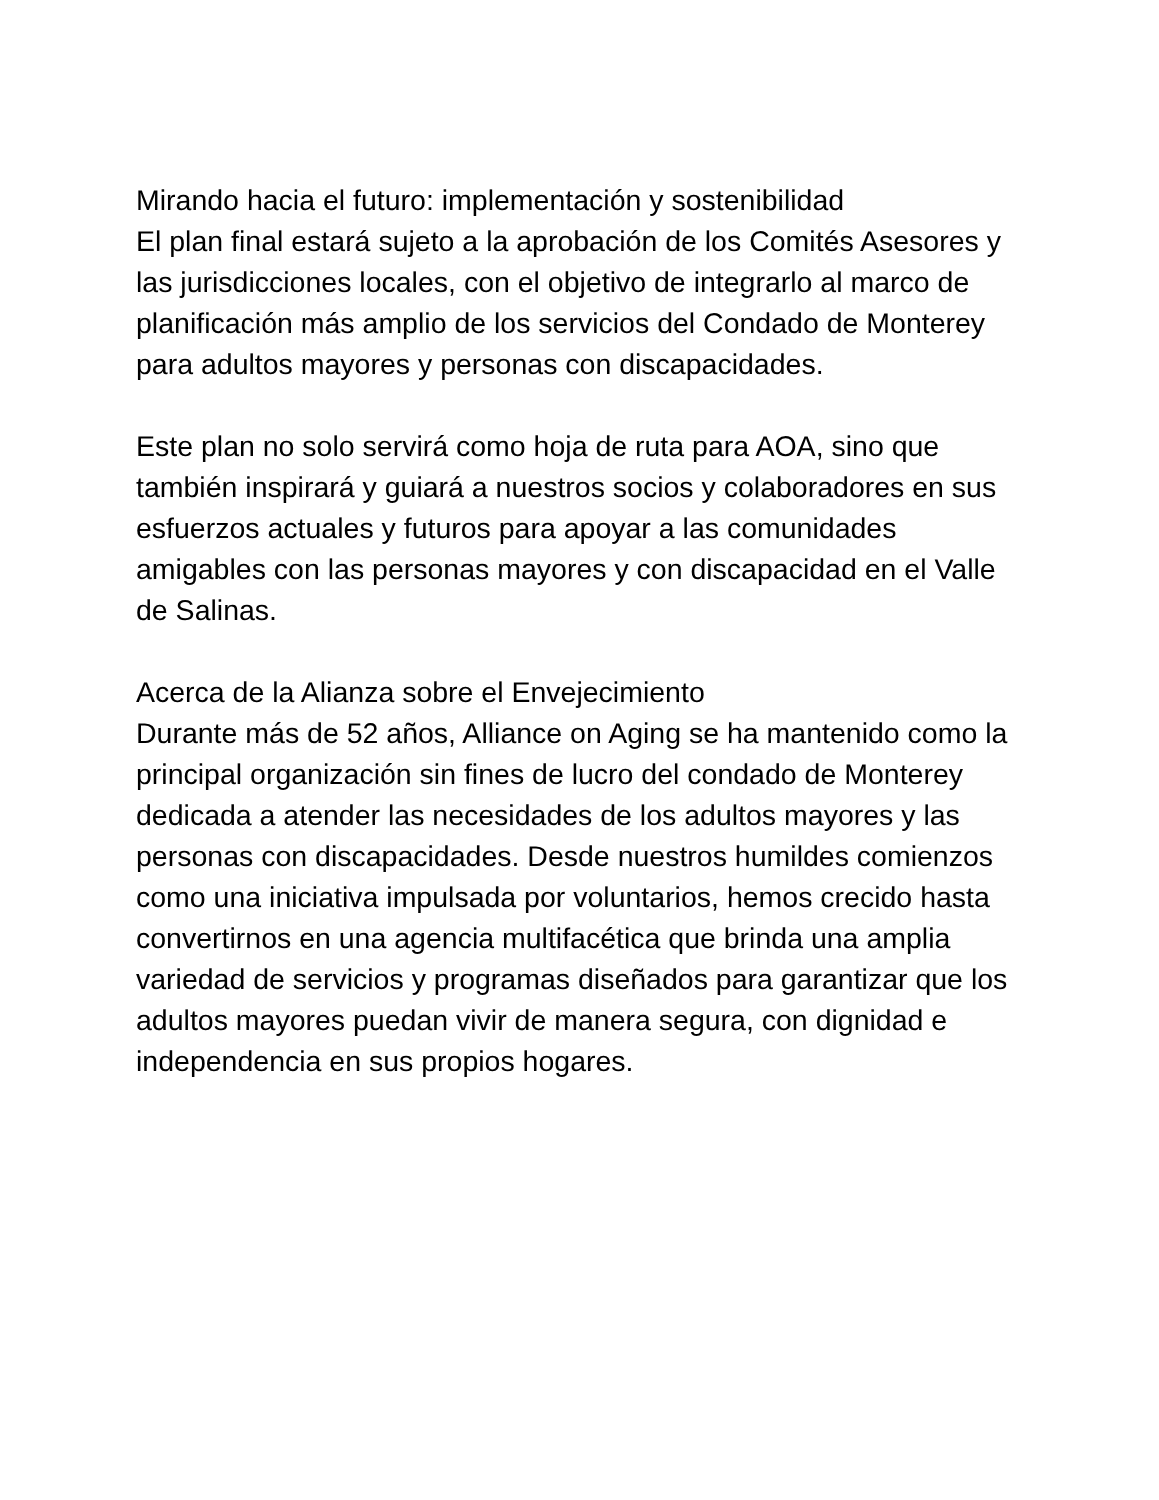Mirando hacia el futuro: implementación y sostenibilidad
El plan final estará sujeto a la aprobación de los Comités Asesores y las jurisdicciones locales, con el objetivo de integrarlo al marco de planificación más amplio de los servicios del Condado de Monterey para adultos mayores y personas con discapacidades.
Este plan no solo servirá como hoja de ruta para AOA, sino que también inspirará y guiará a nuestros socios y colaboradores en sus esfuerzos actuales y futuros para apoyar a las comunidades amigables con las personas mayores y con discapacidad en el Valle de Salinas.
Acerca de la Alianza sobre el Envejecimiento
Durante más de 52 años, Alliance on Aging se ha mantenido como la principal organización sin fines de lucro del condado de Monterey dedicada a atender las necesidades de los adultos mayores y las personas con discapacidades. Desde nuestros humildes comienzos como una iniciativa impulsada por voluntarios, hemos crecido hasta convertirnos en una agencia multifacética que brinda una amplia variedad de servicios y programas diseñados para garantizar que los adultos mayores puedan vivir de manera segura, con dignidad e independencia en sus propios hogares.